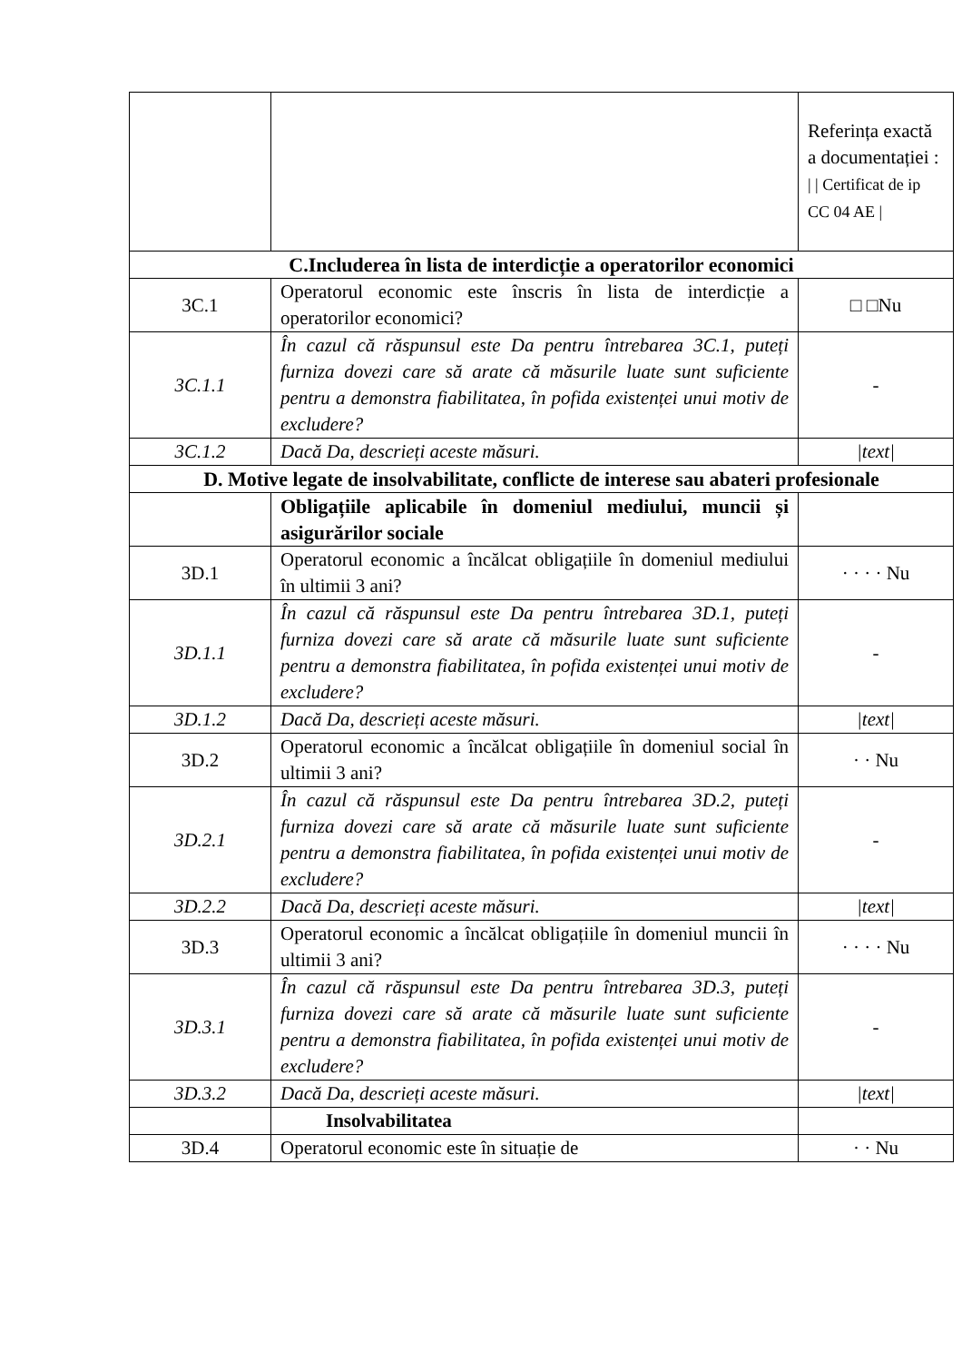| | | Referința exactă a documentației : / / Certificat de ip CC 04 AE / |
| C.Includerea în lista de interdicție a operatorilor economici | | |
| 3C.1 | Operatorul economic este înscris în lista de interdicție a operatorilor economici? | □ □Nu |
| 3C.1.1 | În cazul că răspunsul este Da pentru întrebarea 3C.1, puteți furniza dovezi care să arate că măsurile luate sunt suficiente pentru a demonstra fiabilitatea, în pofida existenței unui motiv de excludere? | - |
| 3C.1.2 | Dacă Da, descrieți aceste măsuri. | /text/ |
| D. Motive legate de insolvabilitate, conflicte de interese sau abateri profesionale | | |
| | Obligațiile aplicabile în domeniul mediului, muncii și asigurărilor sociale | |
| 3D.1 | Operatorul economic a încălcat obligațiile în domeniul mediului în ultimii 3 ani? | · · · · Nu |
| 3D.1.1 | În cazul că răspunsul este Da pentru întrebarea 3D.1, puteți furniza dovezi care să arate că măsurile luate sunt suficiente pentru a demonstra fiabilitatea, în pofida existenței unui motiv de excludere? | - |
| 3D.1.2 | Dacă Da, descrieți aceste măsuri. | /text/ |
| 3D.2 | Operatorul economic a încălcat obligațiile în domeniul social în ultimii 3 ani? | · · Nu |
| 3D.2.1 | În cazul că răspunsul este Da pentru întrebarea 3D.2, puteți furniza dovezi care să arate că măsurile luate sunt suficiente pentru a demonstra fiabilitatea, în pofida existenței unui motiv de excludere? | - |
| 3D.2.2 | Dacă Da, descrieți aceste măsuri. | /text/ |
| 3D.3 | Operatorul economic a încălcat obligațiile în domeniul muncii în ultimii 3 ani? | · · · · Nu |
| 3D.3.1 | În cazul că răspunsul este Da pentru întrebarea 3D.3, puteți furniza dovezi care să arate că măsurile luate sunt suficiente pentru a demonstra fiabilitatea, în pofida existenței unui motiv de excludere? | - |
| 3D.3.2 | Dacă Da, descrieți aceste măsuri. | /text/ |
| | Insolvabilitatea | |
| 3D.4 | Operatorul economic este în situație de | · · Nu |